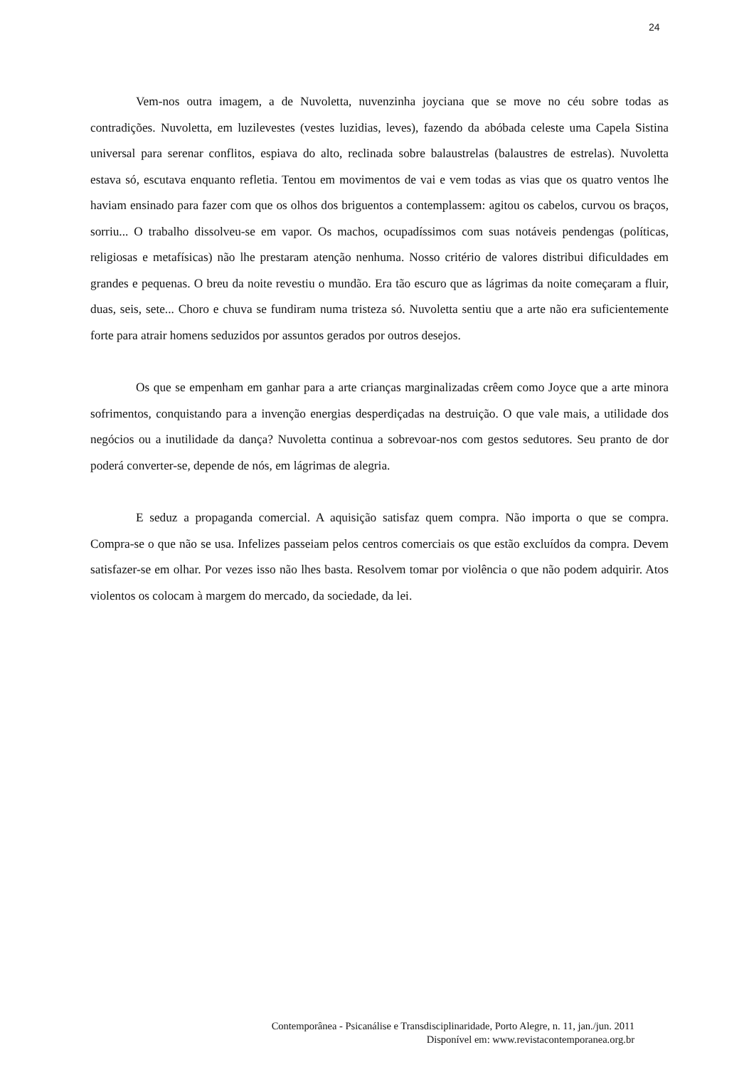24
Vem-nos outra imagem, a de Nuvoletta, nuvenzinha joyciana que se move no céu sobre todas as contradições. Nuvoletta, em luzilevestes (vestes luzidias, leves), fazendo da abóbada celeste uma Capela Sistina universal para serenar conflitos, espiava do alto, reclinada sobre balaustrelas (balaustres de estrelas). Nuvoletta estava só, escutava enquanto refletia. Tentou em movimentos de vai e vem todas as vias que os quatro ventos lhe haviam ensinado para fazer com que os olhos dos briguentos a contemplassem: agitou os cabelos, curvou os braços, sorriu... O trabalho dissolveu-se em vapor. Os machos, ocupadíssimos com suas notáveis pendengas (políticas, religiosas e metafísicas) não lhe prestaram atenção nenhuma. Nosso critério de valores distribui dificuldades em grandes e pequenas. O breu da noite revestiu o mundão. Era tão escuro que as lágrimas da noite começaram a fluir, duas, seis, sete... Choro e chuva se fundiram numa tristeza só. Nuvoletta sentiu que a arte não era suficientemente forte para atrair homens seduzidos por assuntos gerados por outros desejos.
Os que se empenham em ganhar para a arte crianças marginalizadas crêem como Joyce que a arte minora sofrimentos, conquistando para a invenção energias desperdiçadas na destruição. O que vale mais, a utilidade dos negócios ou a inutilidade da dança? Nuvoletta continua a sobrevoar-nos com gestos sedutores. Seu pranto de dor poderá converter-se, depende de nós, em lágrimas de alegria.
E seduz a propaganda comercial. A aquisição satisfaz quem compra. Não importa o que se compra. Compra-se o que não se usa. Infelizes passeiam pelos centros comerciais os que estão excluídos da compra. Devem satisfazer-se em olhar. Por vezes isso não lhes basta. Resolvem tomar por violência o que não podem adquirir. Atos violentos os colocam à margem do mercado, da sociedade, da lei.
Contemporânea - Psicanálise e Transdisciplinaridade, Porto Alegre, n. 11, jan./jun. 2011
Disponível em: www.revistacontemporanea.org.br